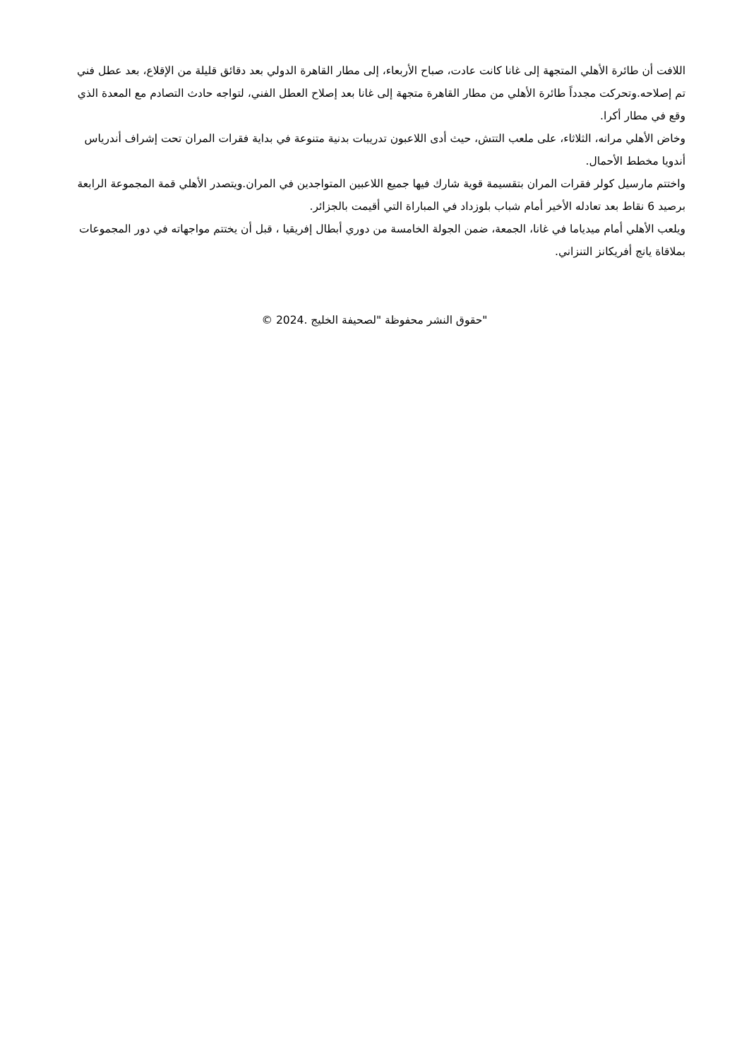اللافت أن طائرة الأهلي المتجهة إلى غانا كانت عادت، صباح الأربعاء، إلى مطار القاهرة الدولي بعد دقائق قليلة من الإقلاع، بعد عطل فني تم إصلاحه.وتحركت مجدداً طائرة الأهلي من مطار القاهرة متجهة إلى غانا بعد إصلاح العطل الفني، لتواجه حادث التصادم مع المعدة الذي وقع في مطار أكرا.
وخاض الأهلي مرانه، الثلاثاء، على ملعب التتش، حيث أدى اللاعبون تدريبات بدنية متنوعة في بداية فقرات المران تحت إشراف أندرياس أندويا مخطط الأحمال.
واختتم مارسيل كولر فقرات المران بتقسيمة قوية شارك فيها جميع اللاعبين المتواجدين في المران.ويتصدر الأهلي قمة المجموعة الرابعة برصيد 6 نقاط بعد تعادله الأخير أمام شباب بلوزداد في المباراة التي أقيمت بالجزائر.
ويلعب الأهلي أمام ميدياما في غانا، الجمعة، ضمن الجولة الخامسة من دوري أبطال إفريقيا ، قبل أن يختتم مواجهاته في دور المجموعات بملاقاة يانج أفريكانز التنزاني.
"حقوق النشر محفوظة "لصحيفة الخليج .2024 ©